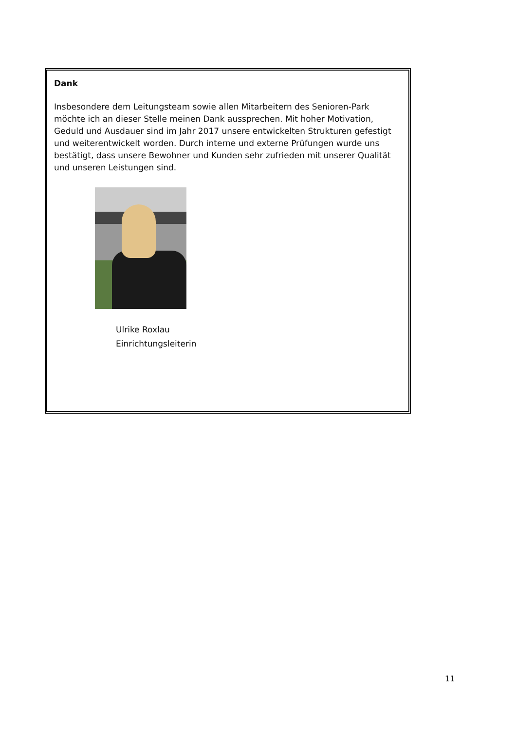Dank
Insbesondere dem Leitungsteam sowie allen Mitarbeitern des Senioren-Park möchte ich an dieser Stelle meinen Dank aussprechen. Mit hoher Motivation, Geduld und Ausdauer sind im Jahr 2017 unsere entwickelten Strukturen gefestigt und weiterentwickelt worden. Durch interne und externe Prüfungen wurde uns bestätigt, dass unsere Bewohner und Kunden sehr zufrieden mit unserer Qualität und unseren Leistungen sind.
Ulrike Roxlau
Einrichtungsleiterin
11